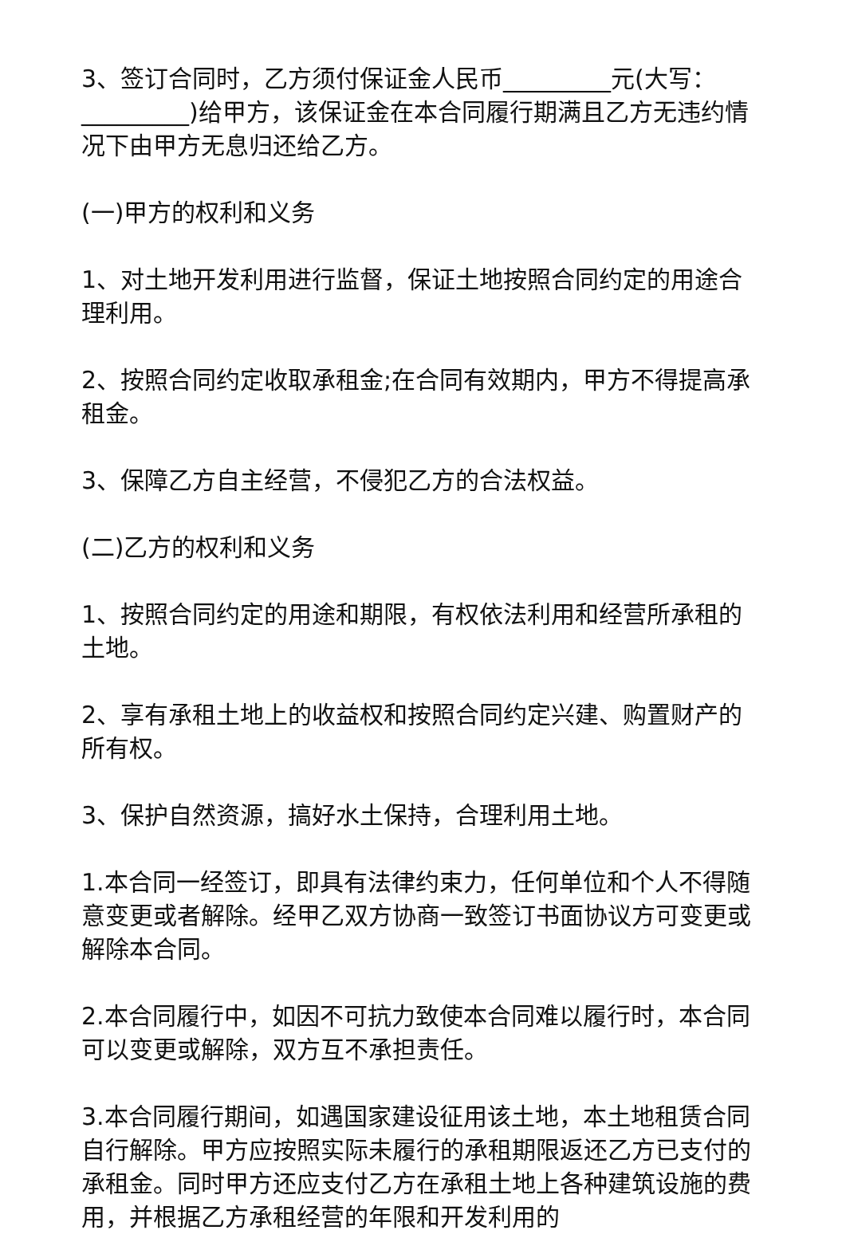3、签订合同时，乙方须付保证金人民币_________元(大写：_________)给甲方，该保证金在本合同履行期满且乙方无违约情况下由甲方无息归还给乙方。
(一)甲方的权利和义务
1、对土地开发利用进行监督，保证土地按照合同约定的用途合理利用。
2、按照合同约定收取承租金;在合同有效期内，甲方不得提高承租金。
3、保障乙方自主经营，不侵犯乙方的合法权益。
(二)乙方的权利和义务
1、按照合同约定的用途和期限，有权依法利用和经营所承租的土地。
2、享有承租土地上的收益权和按照合同约定兴建、购置财产的所有权。
3、保护自然资源，搞好水土保持，合理利用土地。
1.本合同一经签订，即具有法律约束力，任何单位和个人不得随意变更或者解除。经甲乙双方协商一致签订书面协议方可变更或解除本合同。
2.本合同履行中，如因不可抗力致使本合同难以履行时，本合同可以变更或解除，双方互不承担责任。
3.本合同履行期间，如遇国家建设征用该土地，本土地租赁合同自行解除。甲方应按照实际未履行的承租期限返还乙方已支付的承租金。同时甲方还应支付乙方在承租土地上各种建筑设施的费用，并根据乙方承租经营的年限和开发利用的